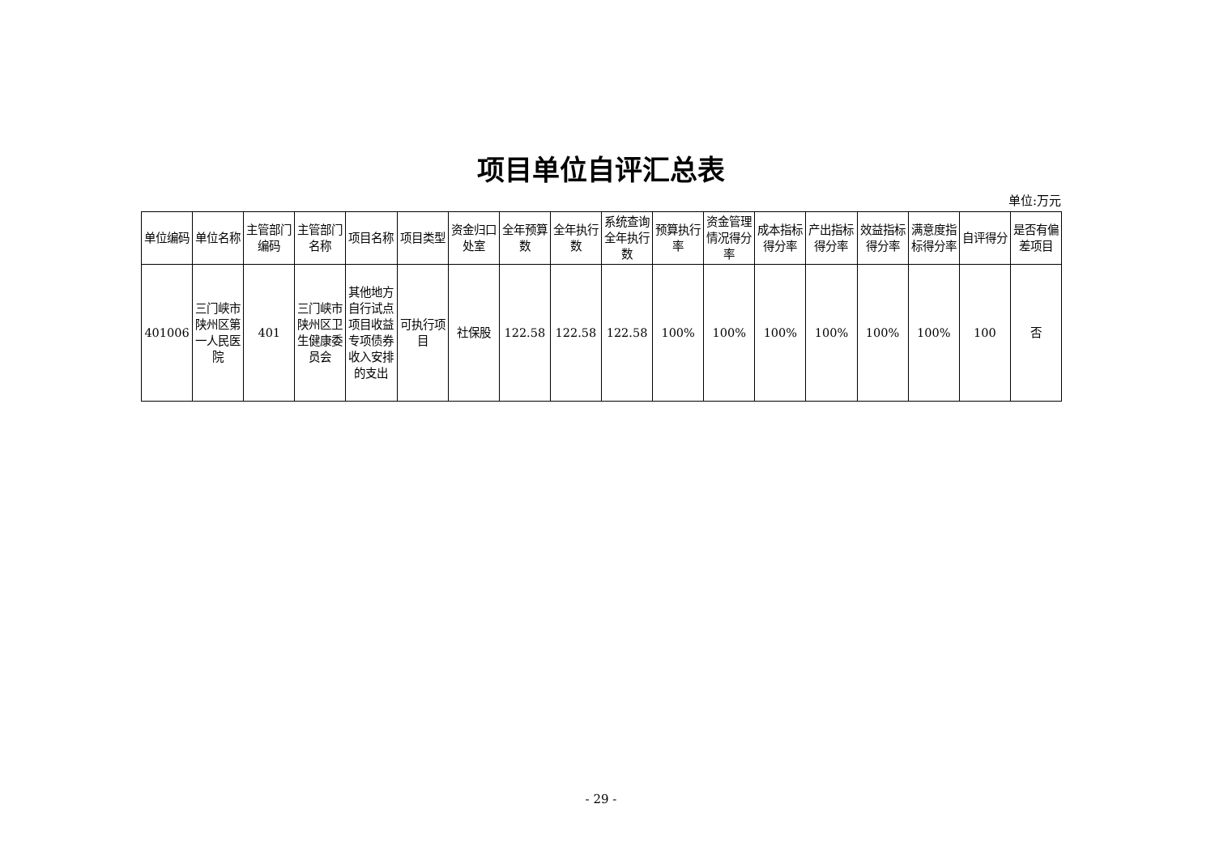项目单位自评汇总表
单位:万元
| 单位编码 | 单位名称 | 主管部门编码 | 主管部门名称 | 项目名称 | 项目类型 | 资金归口处室 | 全年预算数 | 全年执行数 | 系统查询全年执行数 | 预算执行率 | 资金管理情况得分率 | 成本指标得分率 | 产出指标得分率 | 效益指标得分率 | 满意度指标得分率 | 自评得分 | 是否有偏差项目 |
| --- | --- | --- | --- | --- | --- | --- | --- | --- | --- | --- | --- | --- | --- | --- | --- | --- | --- |
| 401006 | 三门峡市陕州区第一人民医院 | 401 | 三门峡市陕州区卫生健康委员会 | 其他地方自行试点项目收益专项债券收入安排的支出 | 可执行项目 | 社保股 | 122.58 | 122.58 | 122.58 | 100% | 100% | 100% | 100% | 100% | 100% | 100 | 否 |
- 29 -